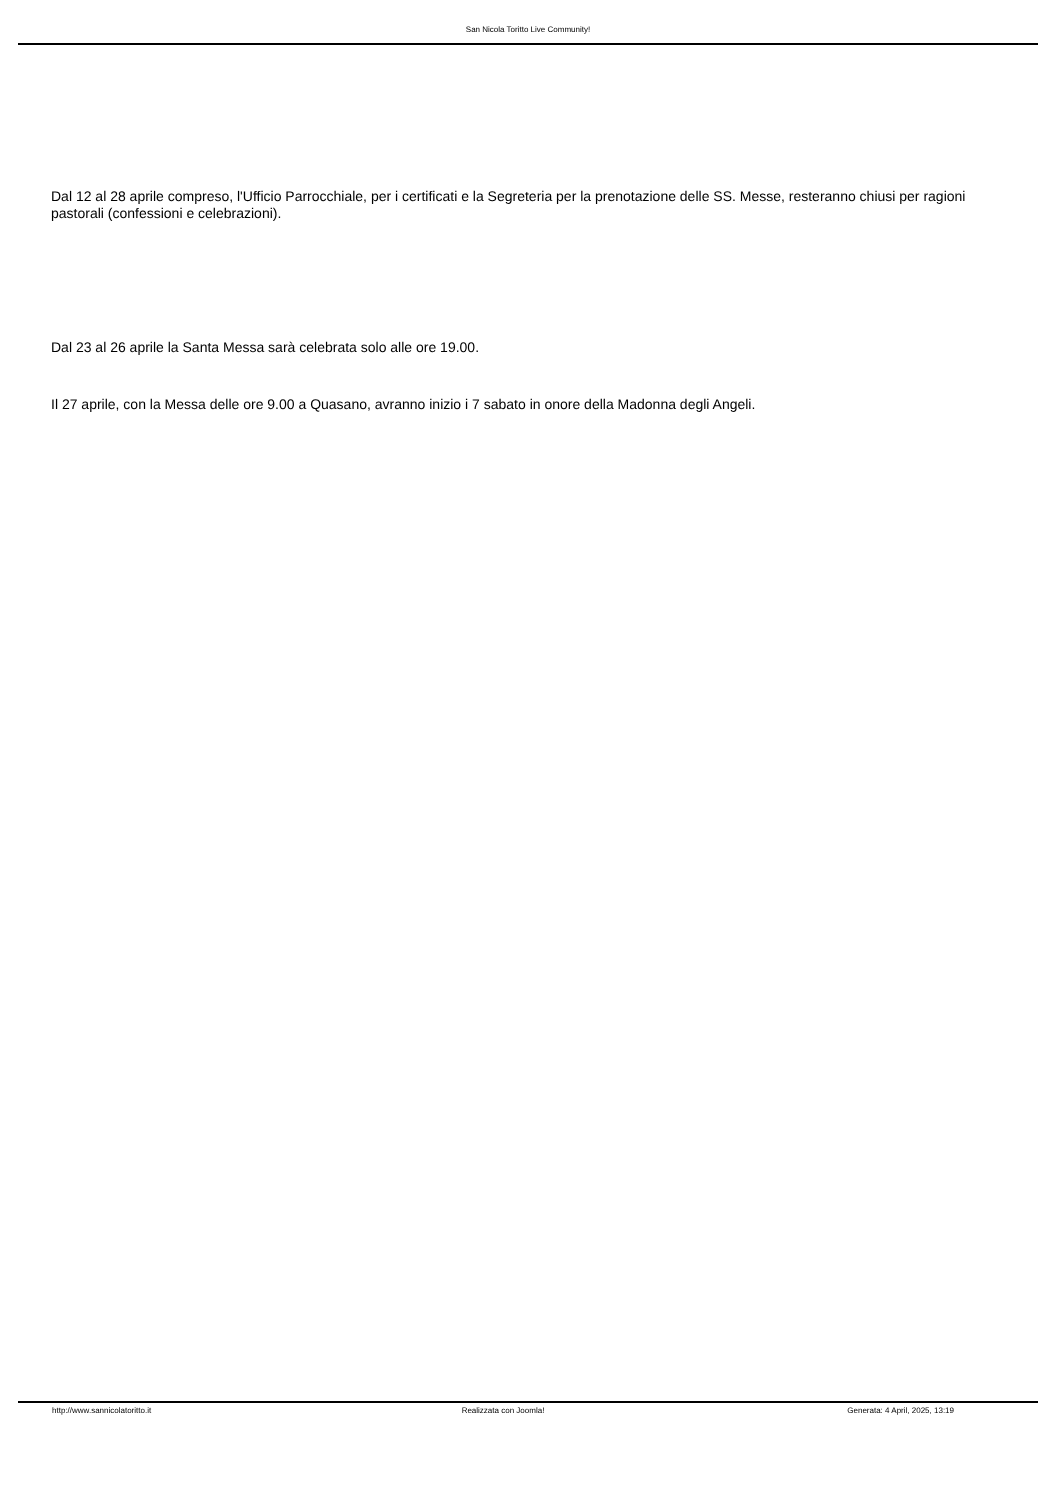San Nicola Toritto Live Community!
Dal 12 al 28 aprile compreso, l'Ufficio Parrocchiale, per i certificati e la Segreteria per la prenotazione delle SS. Messe, resteranno chiusi per ragioni pastorali (confessioni e celebrazioni).
Dal 23 al 26 aprile la Santa Messa sarà celebrata solo alle ore 19.00.
Il 27 aprile, con la Messa delle ore 9.00 a Quasano, avranno inizio i 7 sabato in onore della Madonna degli Angeli.
http://www.sannicolatoritto.it Realizzata con Joomla! Generata: 4 April, 2025, 13:19